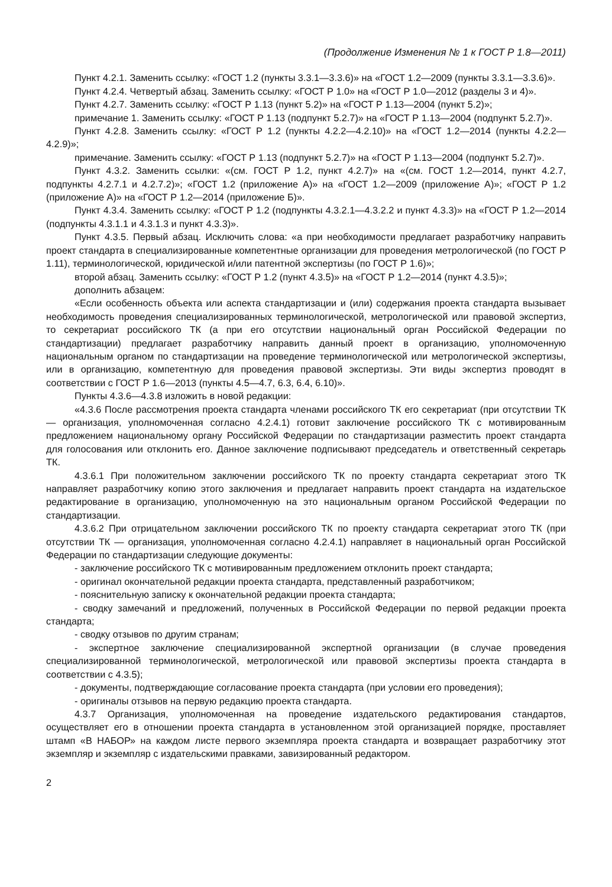(Продолжение Изменения № 1 к ГОСТ Р 1.8—2011)
Пункт 4.2.1. Заменить ссылку: «ГОСТ 1.2 (пункты 3.3.1—3.3.6)» на «ГОСТ 1.2—2009 (пункты 3.3.1—3.3.6)».
Пункт 4.2.4. Четвертый абзац. Заменить ссылку: «ГОСТ Р 1.0» на «ГОСТ Р 1.0—2012 (разделы 3 и 4)».
Пункт 4.2.7. Заменить ссылку: «ГОСТ Р 1.13 (пункт 5.2)» на «ГОСТ Р 1.13—2004 (пункт 5.2)»;
примечание 1. Заменить ссылку: «ГОСТ Р 1.13 (подпункт 5.2.7)» на «ГОСТ Р 1.13—2004 (подпункт 5.2.7)».
Пункт 4.2.8. Заменить ссылку: «ГОСТ Р 1.2 (пункты 4.2.2—4.2.10)» на «ГОСТ 1.2—2014 (пункты 4.2.2—4.2.9)»;
примечание. Заменить ссылку: «ГОСТ Р 1.13 (подпункт 5.2.7)» на «ГОСТ Р 1.13—2004 (подпункт 5.2.7)».
Пункт 4.3.2. Заменить ссылки: «(см. ГОСТ Р 1.2, пункт 4.2.7)» на «(см. ГОСТ 1.2—2014, пункт 4.2.7, подпункты 4.2.7.1 и 4.2.7.2)»; «ГОСТ 1.2 (приложение А)» на «ГОСТ 1.2—2009 (приложение А)»; «ГОСТ Р 1.2 (приложение А)» на «ГОСТ Р 1.2—2014 (приложение Б)».
Пункт 4.3.4. Заменить ссылку: «ГОСТ Р 1.2 (подпункты 4.3.2.1—4.3.2.2 и пункт 4.3.3)» на «ГОСТ Р 1.2—2014 (подпункты 4.3.1.1 и 4.3.1.3 и пункт 4.3.3)».
Пункт 4.3.5. Первый абзац. Исключить слова: «а при необходимости предлагает разработчику направить проект стандарта в специализированные компетентные организации для проведения метрологической (по ГОСТ Р 1.11), терминологической, юридической и/или патентной экспертизы (по ГОСТ Р 1.6)»;
второй абзац. Заменить ссылку: «ГОСТ Р 1.2 (пункт 4.3.5)» на «ГОСТ Р 1.2—2014 (пункт 4.3.5)»;
дополнить абзацем:
«Если особенность объекта или аспекта стандартизации и (или) содержания проекта стандарта вызывает необходимость проведения специализированных терминологической, метрологической или правовой экспертиз, то секретариат российского ТК (а при его отсутствии национальный орган Российской Федерации по стандартизации) предлагает разработчику направить данный проект в организацию, уполномоченную национальным органом по стандартизации на проведение терминологической или метрологической экспертизы, или в организацию, компетентную для проведения правовой экспертизы. Эти виды экспертиз проводят в соответствии с ГОСТ Р 1.6—2013 (пункты 4.5—4.7, 6.3, 6.4, 6.10)».
Пункты 4.3.6—4.3.8 изложить в новой редакции:
«4.3.6 После рассмотрения проекта стандарта членами российского ТК его секретариат (при отсутствии ТК — организация, уполномоченная согласно 4.2.4.1) готовит заключение российского ТК с мотивированным предложением национальному органу Российской Федерации по стандартизации разместить проект стандарта для голосования или отклонить его. Данное заключение подписывают председатель и ответственный секретарь ТК.
4.3.6.1 При положительном заключении российского ТК по проекту стандарта секретариат этого ТК направляет разработчику копию этого заключения и предлагает направить проект стандарта на издательское редактирование в организацию, уполномоченную на это национальным органом Российской Федерации по стандартизации.
4.3.6.2 При отрицательном заключении российского ТК по проекту стандарта секретариат этого ТК (при отсутствии ТК — организация, уполномоченная согласно 4.2.4.1) направляет в национальный орган Российской Федерации по стандартизации следующие документы:
- заключение российского ТК с мотивированным предложением отклонить проект стандарта;
- оригинал окончательной редакции проекта стандарта, представленный разработчиком;
- пояснительную записку к окончательной редакции проекта стандарта;
- сводку замечаний и предложений, полученных в Российской Федерации по первой редакции проекта стандарта;
- сводку отзывов по другим странам;
- экспертное заключение специализированной экспертной организации (в случае проведения специализированной терминологической, метрологической или правовой экспертизы проекта стандарта в соответствии с 4.3.5);
- документы, подтверждающие согласование проекта стандарта (при условии его проведения);
- оригиналы отзывов на первую редакцию проекта стандарта.
4.3.7 Организация, уполномоченная на проведение издательского редактирования стандартов, осуществляет его в отношении проекта стандарта в установленном этой организацией порядке, проставляет штамп «В НАБОР» на каждом листе первого экземпляра проекта стандарта и возвращает разработчику этот экземпляр и экземпляр с издательскими правками, завизированный редактором.
2